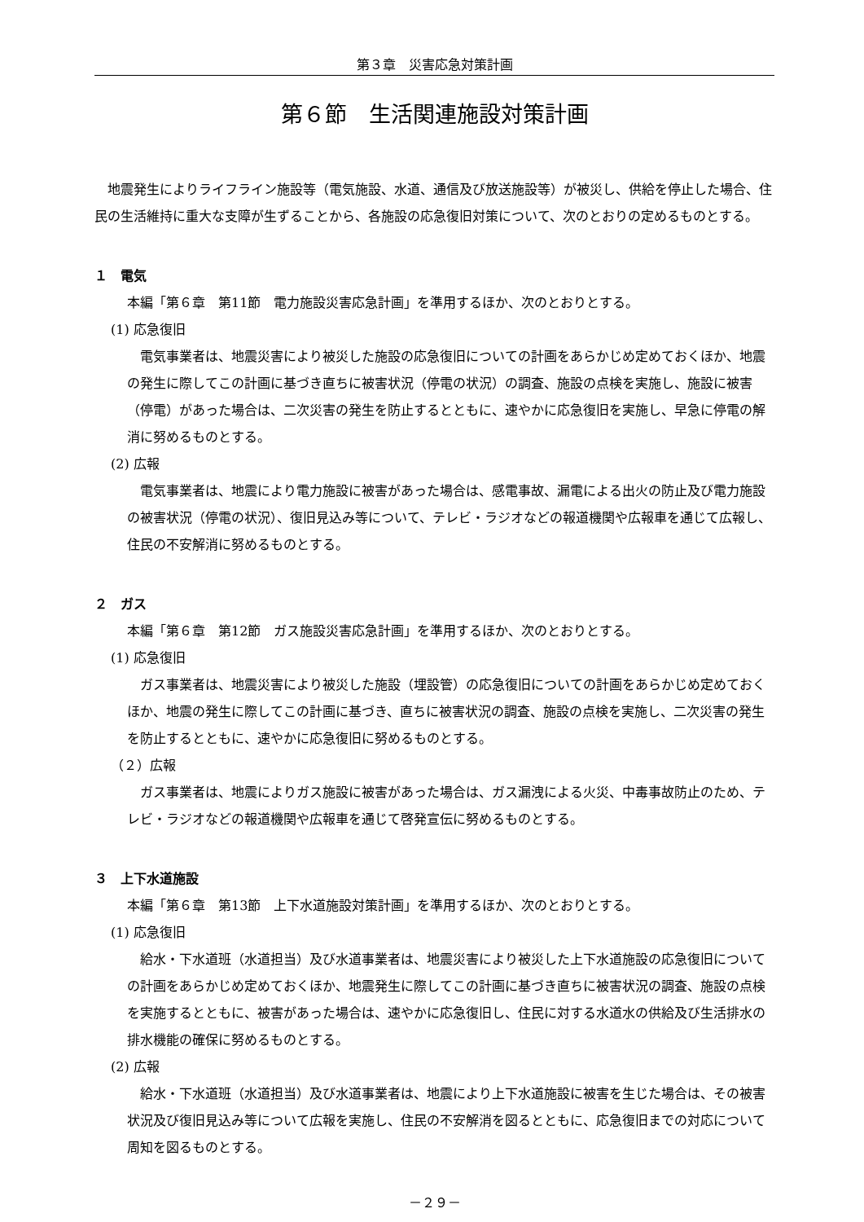第３章　災害応急対策計画
第６節　生活関連施設対策計画
地震発生によりライフライン施設等（電気施設、水道、通信及び放送施設等）が被災し、供給を停止した場合、住民の生活維持に重大な支障が生ずることから、各施設の応急復旧対策について、次のとおりの定めるものとする。
１　電気
本編「第６章　第11節　電力施設災害応急計画」を準用するほか、次のとおりとする。
(1) 応急復旧
電気事業者は、地震災害により被災した施設の応急復旧についての計画をあらかじめ定めておくほか、地震の発生に際してこの計画に基づき直ちに被害状況（停電の状況）の調査、施設の点検を実施し、施設に被害（停電）があった場合は、二次災害の発生を防止するとともに、速やかに応急復旧を実施し、早急に停電の解消に努めるものとする。
(2) 広報
電気事業者は、地震により電力施設に被害があった場合は、感電事故、漏電による出火の防止及び電力施設の被害状況（停電の状況）、復旧見込み等について、テレビ・ラジオなどの報道機関や広報車を通じて広報し、住民の不安解消に努めるものとする。
２　ガス
本編「第６章　第12節　ガス施設災害応急計画」を準用するほか、次のとおりとする。
(1) 応急復旧
ガス事業者は、地震災害により被災した施設（埋設管）の応急復旧についての計画をあらかじめ定めておくほか、地震の発生に際してこの計画に基づき、直ちに被害状況の調査、施設の点検を実施し、二次災害の発生を防止するとともに、速やかに応急復旧に努めるものとする。
（２）広報
ガス事業者は、地震によりガス施設に被害があった場合は、ガス漏洩による火災、中毒事故防止のため、テレビ・ラジオなどの報道機関や広報車を通じて啓発宣伝に努めるものとする。
３　上下水道施設
本編「第６章　第13節　上下水道施設対策計画」を準用するほか、次のとおりとする。
(1) 応急復旧
給水・下水道班（水道担当）及び水道事業者は、地震災害により被災した上下水道施設の応急復旧についての計画をあらかじめ定めておくほか、地震発生に際してこの計画に基づき直ちに被害状況の調査、施設の点検を実施するとともに、被害があった場合は、速やかに応急復旧し、住民に対する水道水の供給及び生活排水の排水機能の確保に努めるものとする。
(2) 広報
給水・下水道班（水道担当）及び水道事業者は、地震により上下水道施設に被害を生じた場合は、その被害状況及び復旧見込み等について広報を実施し、住民の不安解消を図るとともに、応急復旧までの対応について周知を図るものとする。
－２９－